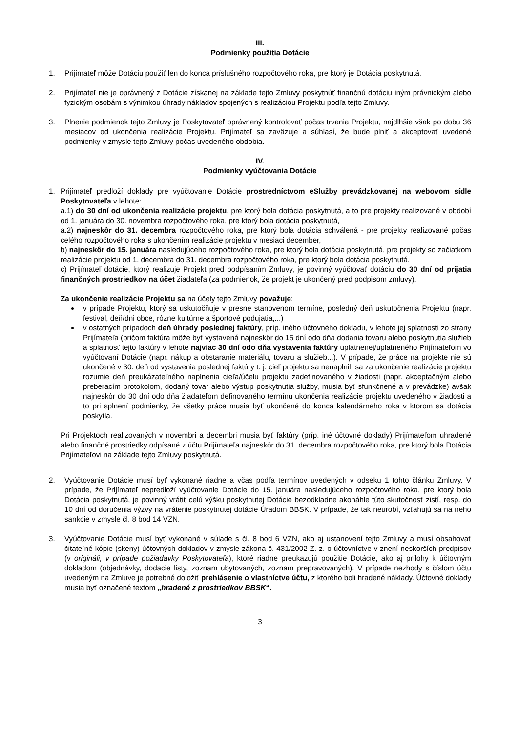III.
Podmienky použitia Dotácie
1. Prijímateľ môže Dotáciu použiť len do konca príslušného rozpočtového roka, pre ktorý je Dotácia poskytnutá.
2. Prijímateľ nie je oprávnený z Dotácie získanej na základe tejto Zmluvy poskytnúť finančnú dotáciu iným právnickým alebo fyzickým osobám s výnimkou úhrady nákladov spojených s realizáciou Projektu podľa tejto Zmluvy.
3. Plnenie podmienok tejto Zmluvy je Poskytovateľ oprávnený kontrolovať počas trvania Projektu, najdlhšie však po dobu 36 mesiacov od ukončenia realizácie Projektu. Prijímateľ sa zaväzuje a súhlasí, že bude plniť a akceptovať uvedené podmienky v zmysle tejto Zmluvy počas uvedeného obdobia.
IV.
Podmienky vyúčtovania Dotácie
1. Prijímateľ predloží doklady pre vyúčtovanie Dotácie prostredníctvom eSlužby prevádzkovanej na webovom sídle Poskytovateľa v lehote:
a.1) do 30 dní od ukončenia realizácie projektu, pre ktorý bola dotácia poskytnutá, a to pre projekty realizované v období od 1. januára do 30. novembra rozpočtového roka, pre ktorý bola dotácia poskytnutá,
a.2) najneskôr do 31. decembra rozpočtového roka, pre ktorý bola dotácia schválená - pre projekty realizované počas celého rozpočtového roka s ukončením realizácie projektu v mesiaci december,
b) najneskôr do 15. januára nasledujúceho rozpočtového roka, pre ktorý bola dotácia poskytnutá, pre projekty so začiatkom realizácie projektu od 1. decembra do 31. decembra rozpočtového roka, pre ktorý bola dotácia poskytnutá.
c) Prijímateľ dotácie, ktorý realizuje Projekt pred podpísaním Zmluvy, je povinný vyúčtovať dotáciu do 30 dní od prijatia finančných prostriedkov na účet žiadateľa (za podmienok, že projekt je ukončený pred podpisom zmluvy).
Za ukončenie realizácie Projektu sa na účely tejto Zmluvy považuje:
v prípade Projektu, ktorý sa uskutočňuje v presne stanovenom termíne, posledný deň uskutočnenia Projektu (napr. festival, deň/dni obce, rôzne kultúrne a športové podujatia,...)
v ostatných prípadoch deň úhrady poslednej faktúry, príp. iného účtovného dokladu, v lehote jej splatnosti zo strany Prijímateľa (pričom faktúra môže byť vystavená najneskôr do 15 dní odo dňa dodania tovaru alebo poskytnutia služieb a splatnosť tejto faktúry v lehote najviac 30 dní odo dňa vystavenia faktúry uplatnenej/uplatneného Prijímateľom vo vyúčtovaní Dotácie (napr. nákup a obstaranie materiálu, tovaru a služieb...). V prípade, že práce na projekte nie sú ukončené v 30. deň od vystavenia poslednej faktúry t. j. cieľ projektu sa nenaplnil, sa za ukončenie realizácie projektu rozumie deň preukázateľného naplnenia cieľa/účelu projektu zadefinovaného v žiadosti (napr. akceptačným alebo preberacím protokolom, dodaný tovar alebo výstup poskytnutia služby, musia byť sfunkčnené a v prevádzke) avšak najneskôr do 30 dní odo dňa žiadateľom definovaného termínu ukončenia realizácie projektu uvedeného v žiadosti a to pri splnení podmienky, že všetky práce musia byť ukončené do konca kalendárneho roka v ktorom sa dotácia poskytla.
Pri Projektoch realizovaných v novembri a decembri musia byť faktúry (príp. iné účtovné doklady) Prijímateľom uhradené alebo finančné prostriedky odpísané z účtu Prijímateľa najneskôr do 31. decembra rozpočtového roka, pre ktorý bola Dotácia Prijímateľovi na základe tejto Zmluvy poskytnutá.
2. Vyúčtovanie Dotácie musí byť vykonané riadne a včas podľa termínov uvedených v odseku 1 tohto článku Zmluvy. V prípade, že Prijímateľ nepredloží vyúčtovanie Dotácie do 15. januára nasledujúceho rozpočtového roka, pre ktorý bola Dotácia poskytnutá, je povinný vrátiť celú výšku poskytnutej Dotácie bezodkladne akonáhle túto skutočnosť zistí, resp. do 10 dní od doručenia výzvy na vrátenie poskytnutej dotácie Úradom BBSK. V prípade, že tak neurobí, vzťahujú sa na neho sankcie v zmysle čl. 8 bod 14 VZN.
3. Vyúčtovanie Dotácie musí byť vykonané v súlade s čl. 8 bod 6 VZN, ako aj ustanovení tejto Zmluvy a musí obsahovať čitateľné kópie (skeny) účtovných dokladov v zmysle zákona č. 431/2002 Z. z. o účtovníctve v znení neskorších predpisov (v origináli, v prípade požiadavky Poskytovateľa), ktoré riadne preukazujú použitie Dotácie, ako aj prílohy k účtovným dokladom (objednávky, dodacie listy, zoznam ubytovaných, zoznam prepravovaných). V prípade nezhody s číslom účtu uvedeným na Zmluve je potrebné doložiť prehlásenie o vlastníctve účtu, z ktorého boli hradené náklady. Účtovné doklady musia byť označené textom „hradené z prostriedkov BBSK“.
3